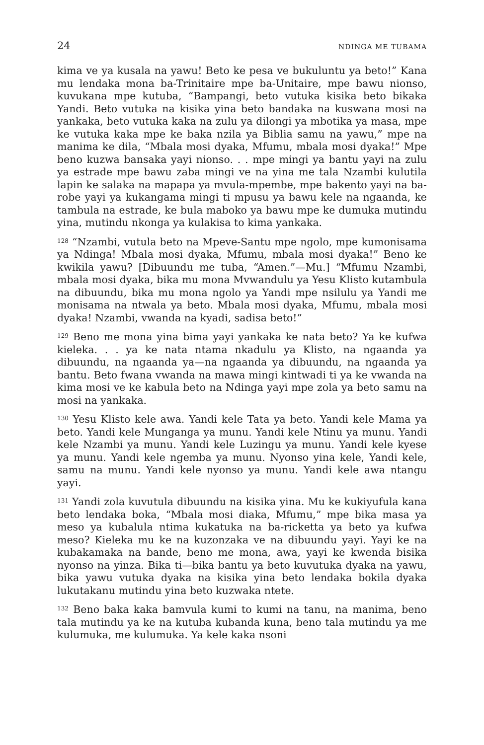24 NDINGA ME TUBAMA
kima ve ya kusala na yawu! Beto ke pesa ve bukuluntu ya beto!” Kana mu lendaka mona ba-Trinitaire mpe ba-Unitaire, mpe bawu nionso, kuvukana mpe kutuba, “Bampangi, beto vutuka kisika beto bikaka Yandi. Beto vutuka na kisika yina beto bandaka na kuswana mosi na yankaka, beto vutuka kaka na zulu ya dilongi ya mbotika ya masa, mpe ke vutuka kaka mpe ke baka nzila ya Biblia samu na yawu,” mpe na manima ke dila, “Mbala mosi dyaka, Mfumu, mbala mosi dyaka!” Mpe beno kuzwa bansaka yayi nionso. . . mpe mingi ya bantu yayi na zulu ya estrade mpe bawu zaba mingi ve na yina me tala Nzambi kulutila lapin ke salaka na mapapa ya mvula-mpembe, mpe bakento yayi na ba-robe yayi ya kukangama mingi ti mpusu ya bawu kele na ngaanda, ke tambula na estrade, ke bula maboko ya bawu mpe ke dumuka mutindu yina, mutindu nkonga ya kulakisa to kima yankaka.
<sup>128</sup> “Nzambi, vutula beto na Mpeve-Santu mpe ngolo, mpe kumonisama ya Ndinga! Mbala mosi dyaka, Mfumu, mbala mosi dyaka!” Beno ke kwikila yawu? [Dibuundu me tuba, “Amen.”—Mu.] “Mfumu Nzambi, mbala mosi dyaka, bika mu mona Mvwandulu ya Yesu Klisto kutambula na dibuundu, bika mu mona ngolo ya Yandi mpe nsilulu ya Yandi me monisama na ntwala ya beto. Mbala mosi dyaka, Mfumu, mbala mosi dyaka! Nzambi, vwanda na kyadi, sadisa beto!”
<sup>129</sup> Beno me mona yina bima yayi yankaka ke nata beto? Ya ke kufwa kieleka. . . ya ke nata ntama nkadulu ya Klisto, na ngaanda ya dibuundu, na ngaanda ya—na ngaanda ya dibuundu, na ngaanda ya bantu. Beto fwana vwanda na mawa mingi kintwadi ti ya ke vwanda na kima mosi ve ke kabula beto na Ndinga yayi mpe zola ya beto samu na mosi na yankaka.
<sup>130</sup> Yesu Klisto kele awa. Yandi kele Tata ya beto. Yandi kele Mama ya beto. Yandi kele Munganga ya munu. Yandi kele Ntinu ya munu. Yandi kele Nzambi ya munu. Yandi kele Luzingu ya munu. Yandi kele kyese ya munu. Yandi kele ngemba ya munu. Nyonso yina kele, Yandi kele, samu na munu. Yandi kele nyonso ya munu. Yandi kele awa ntangu yayi.
<sup>131</sup> Yandi zola kuvutula dibuundu na kisika yina. Mu ke kukiyufula kana beto lendaka boka, “Mbala mosi diaka, Mfumu,” mpe bika masa ya meso ya kubalula ntima kukatuka na ba-ricketta ya beto ya kufwa meso? Kieleka mu ke na kuzonzaka ve na dibuundu yayi. Yayi ke na kubakamaka na bande, beno me mona, awa, yayi ke kwenda bisika nyonso na yinza. Bika ti—bika bantu ya beto kuvutuka dyaka na yawu, bika yawu vutuka dyaka na kisika yina beto lendaka bokila dyaka lukutakanu mutindu yina beto kuzwaka ntete.
<sup>132</sup> Beno baka kaka bamvula kumi to kumi na tanu, na manima, beno tala mutindu ya ke na kutuba kubanda kuna, beno tala mutindu ya me kulumuka, me kulumuka. Ya kele kaka nsoni